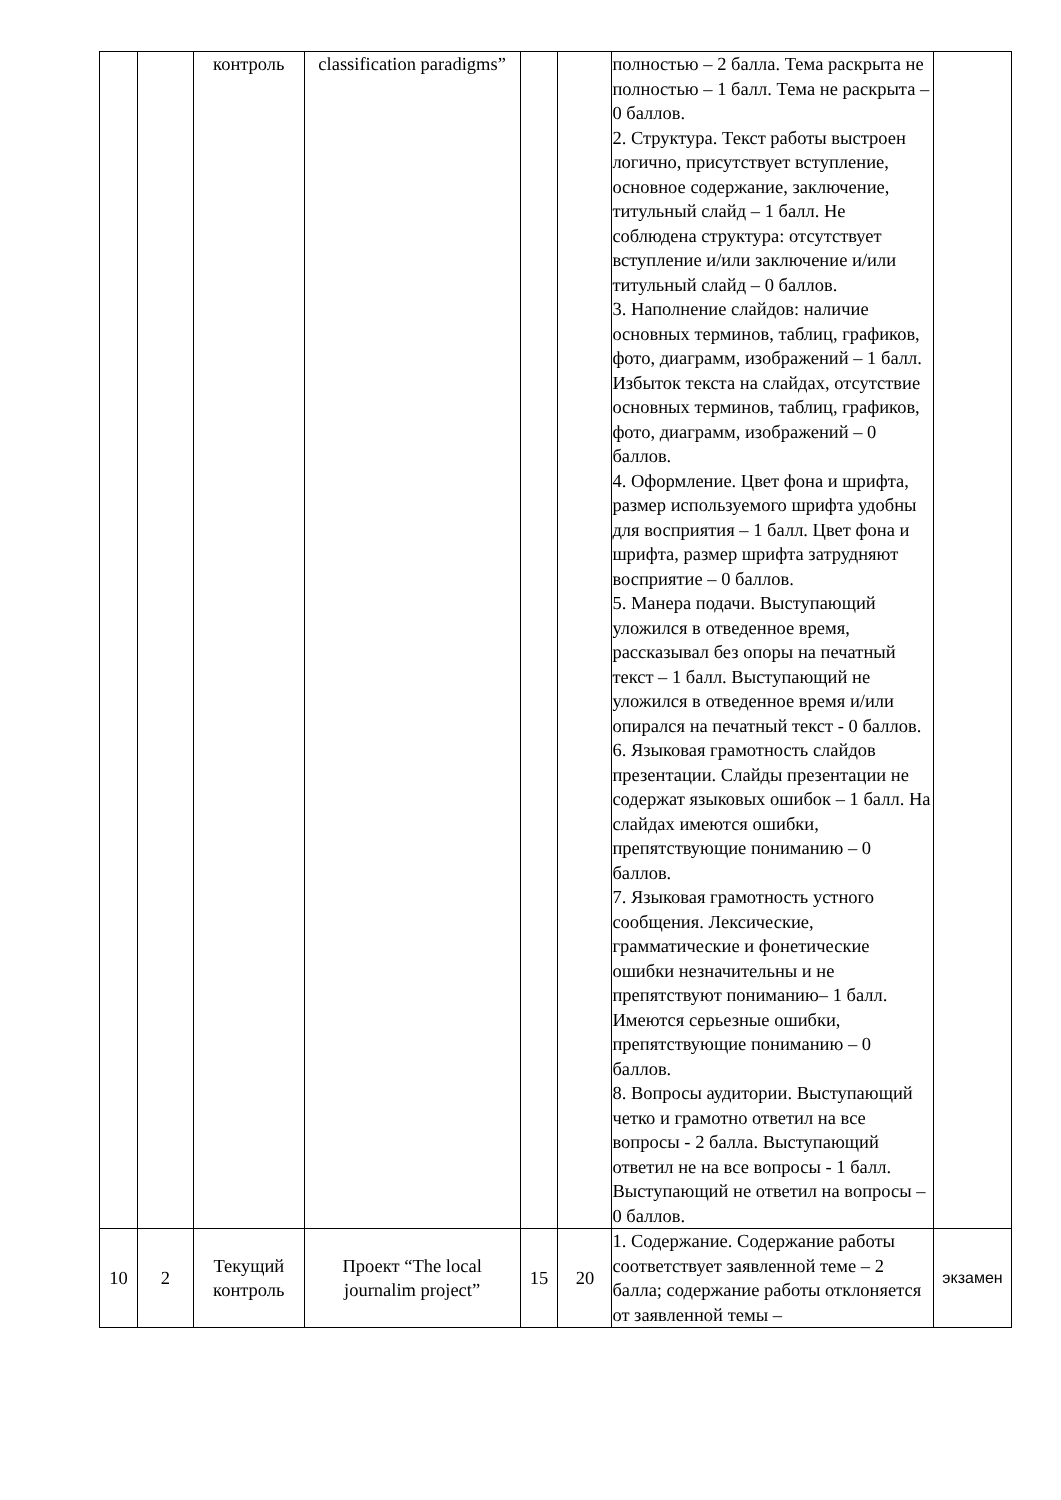| | | контроль | classification paradigms” | | | полностью – 2 балла. Тема раскрыта не полностью – 1 балл. Тема не раскрыта – 0 баллов. 2. Структура. Текст работы выстроен логично, присутствует вступление, основное содержание, заключение, титульный слайд – 1 балл. Не соблюдена структура: отсутствует вступление и/или заключение и/или титульный слайд – 0 баллов. 3. Наполнение слайдов: наличие основных терминов, таблиц, графиков, фото, диаграмм, изображений – 1 балл. Избыток текста на слайдах, отсутствие основных терминов, таблиц, графиков, фото, диаграмм, изображений – 0 баллов. 4. Оформление. Цвет фона и шрифта, размер используемого шрифта удобны для восприятия – 1 балл. Цвет фона и шрифта, размер шрифта затрудняют восприятие – 0 баллов. 5. Манера подачи. Выступающий уложился в отведенное время, рассказывал без опоры на печатный текст – 1 балл. Выступающий не уложился в отведенное время и/или опирался на печатный текст - 0 баллов. 6. Языковая грамотность слайдов презентации. Слайды презентации не содержат языковых ошибок – 1 балл. На слайдах имеются ошибки, препятствующие пониманию – 0 баллов. 7. Языковая грамотность устного сообщения. Лексические, грамматические и фонетические ошибки незначительны и не препятствуют пониманию– 1 балл. Имеются серьезные ошибки, препятствующие пониманию – 0 баллов. 8. Вопросы аудитории. Выступающий четко и грамотно ответил на все вопросы - 2 балла. Выступающий ответил не на все вопросы - 1 балл. Выступающий не ответил на вопросы – 0 баллов. | |
| 10 | 2 | Текущий контроль | Проект “The local journalim project” | 15 | 20 | 1. Содержание. Содержание работы соответствует заявленной теме – 2 балла; содержание работы отклоняется от заявленной темы – | экзамен |